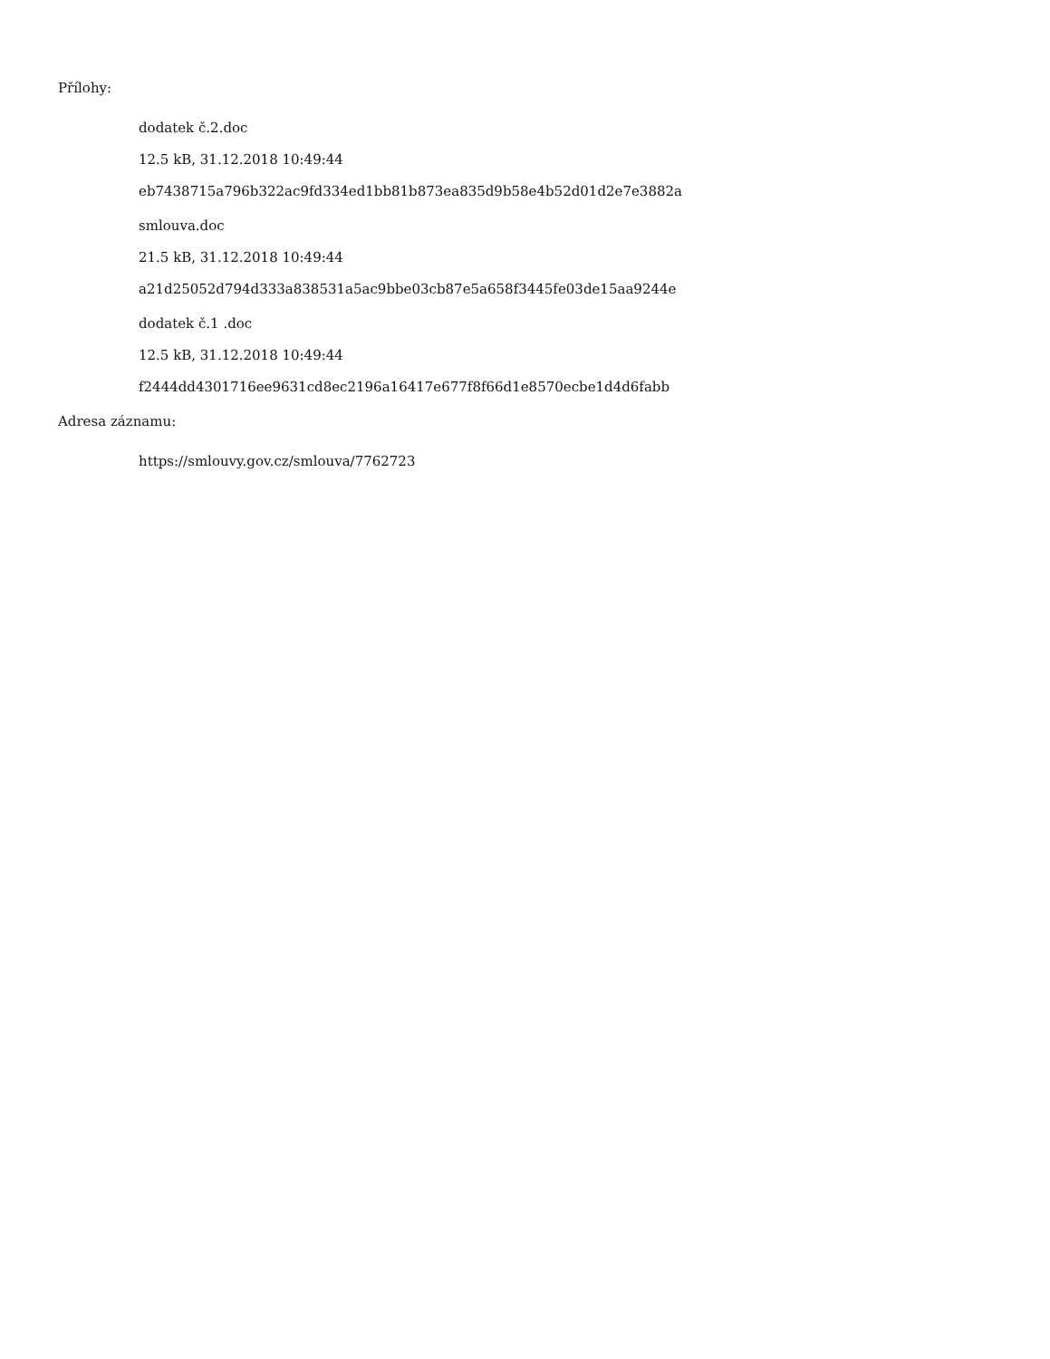Přílohy:
dodatek č.2.doc
12.5 kB, 31.12.2018 10:49:44
eb7438715a796b322ac9fd334ed1bb81b873ea835d9b58e4b52d01d2e7e3882a
smlouva.doc
21.5 kB, 31.12.2018 10:49:44
a21d25052d794d333a838531a5ac9bbe03cb87e5a658f3445fe03de15aa9244e
dodatek č.1 .doc
12.5 kB, 31.12.2018 10:49:44
f2444dd4301716ee9631cd8ec2196a16417e677f8f66d1e8570ecbe1d4d6fabb
Adresa záznamu:
https://smlouvy.gov.cz/smlouva/7762723